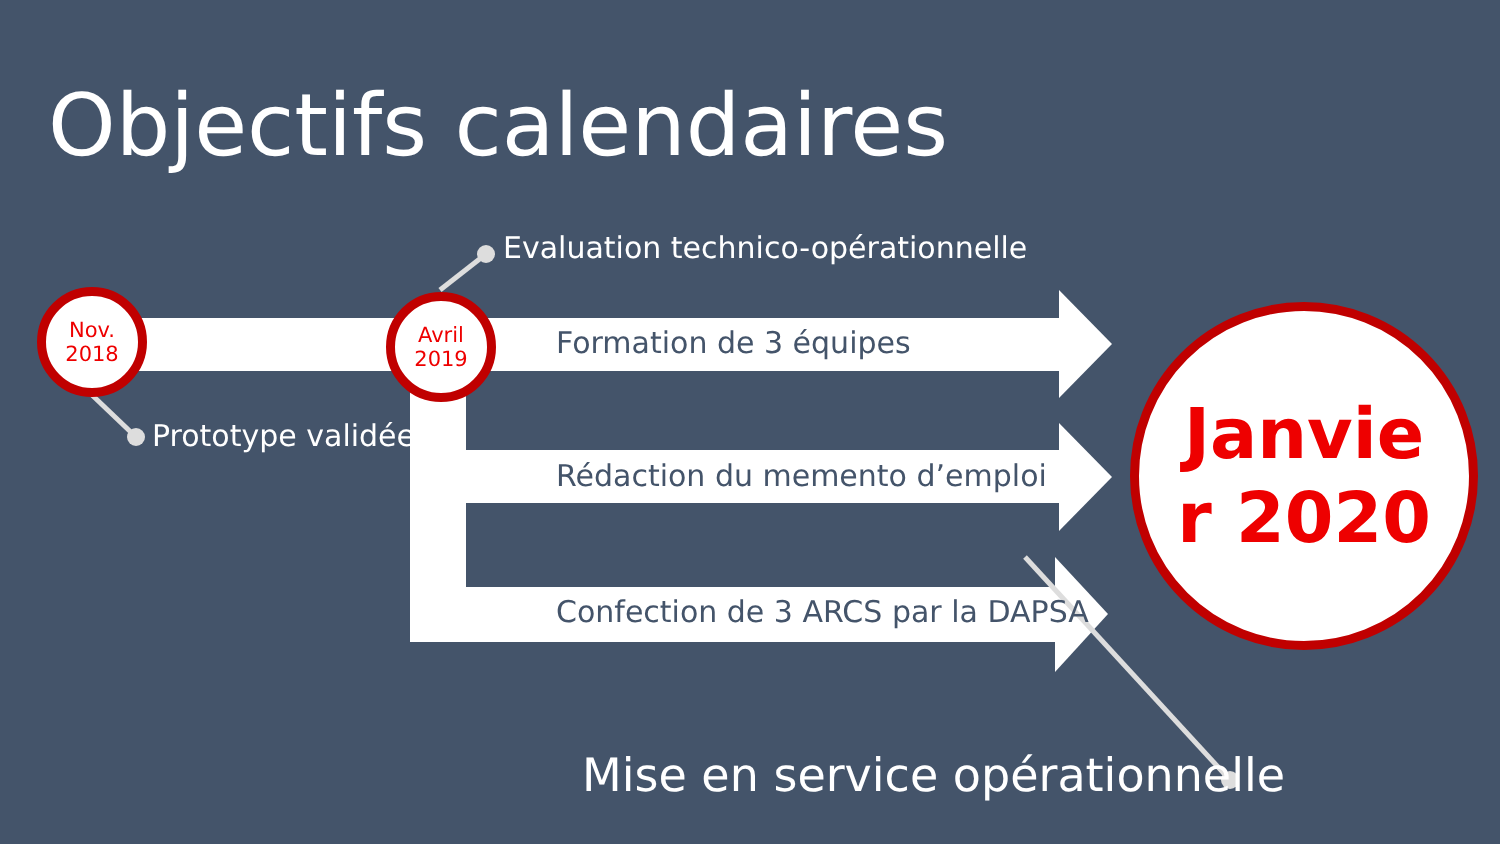Objectifs calendaires
Nov.
2018
Avril
2019
Janvie
r 2020
Evaluation technico-opérationnelle
Prototype validée
Formation de 3 équipes
Rédaction du memento d’emploi
Confection de 3 ARCS par la DAPSA
Mise en service opérationnelle